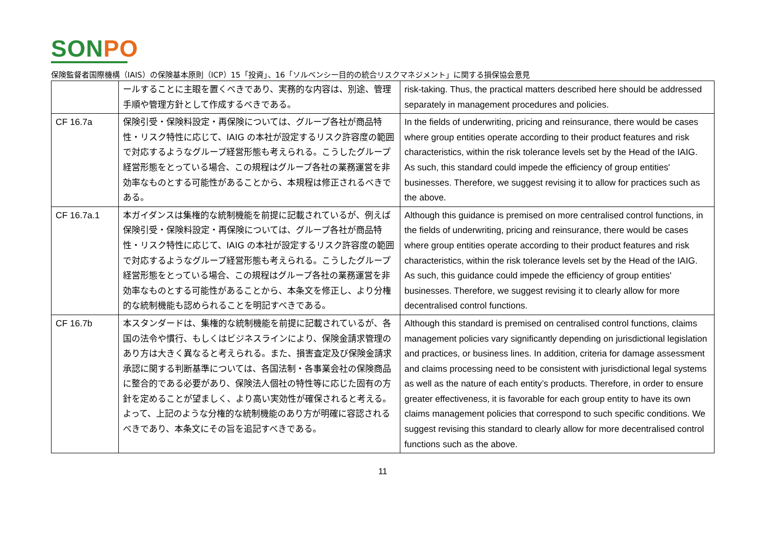SONPO
保険監督者国際機構（IAIS）の保険基本原則（ICP）15「投資」、16「ソルベンシー目的の統合リスクマネジメント」に関する損保協会意見
| | ールすることに主眼を置くべきであり、実務的な内容は、別途、管理手順や管理方針として作成するべきである。 | risk-taking. Thus, the practical matters described here should be addressed separately in management procedures and policies. |
| CF 16.7a | 保険引受・保険料設定・再保険については、グループ各社が商品特性・リスク特性に応じて、IAIG の本社が設定するリスク許容度の範囲で対応するようなグループ経営形態も考えられる。こうしたグループ経営形態をとっている場合、この規程はグループ各社の業務運営を非効率なものとする可能性があることから、本規程は修正されるべきである。 | In the fields of underwriting, pricing and reinsurance, there would be cases where group entities operate according to their product features and risk characteristics, within the risk tolerance levels set by the Head of the IAIG. As such, this standard could impede the efficiency of group entities' businesses. Therefore, we suggest revising it to allow for practices such as the above. |
| CF 16.7a.1 | 本ガイダンスは集権的な統制機能を前提に記載されているが、例えば保険引受・保険料設定・再保険については、グループ各社が商品特性・リスク特性に応じて、IAIG の本社が設定するリスク許容度の範囲で対応するようなグループ経営形態も考えられる。こうしたグループ経営形態をとっている場合、この規程はグループ各社の業務運営を非効率なものとする可能性があることから、本条文を修正し、より分権的な統制機能も認められることを明記すべきである。 | Although this guidance is premised on more centralised control functions, in the fields of underwriting, pricing and reinsurance, there would be cases where group entities operate according to their product features and risk characteristics, within the risk tolerance levels set by the Head of the IAIG. As such, this guidance could impede the efficiency of group entities' businesses. Therefore, we suggest revising it to clearly allow for more decentralised control functions. |
| CF 16.7b | 本スタンダードは、集権的な統制機能を前提に記載されているが、各国の法令や慣行、もしくはビジネスラインにより、保険金請求管理のあり方は大きく異なると考えられる。また、損害査定及び保険金請求承認に関する判断基準については、各国法制・各事業会社の保険商品に整合的である必要があり、保険法人個社の特性等に応じた固有の方針を定めることが望ましく、より高い実効性が確保されると考える。 よって、上記のような分権的な統制機能のあり方が明確に容認されるべきであり、本条文にその旨を追記すべきである。 | Although this standard is premised on centralised control functions, claims management policies vary significantly depending on jurisdictional legislation and practices, or business lines. In addition, criteria for damage assessment and claims processing need to be consistent with jurisdictional legal systems as well as the nature of each entity’s products. Therefore, in order to ensure greater effectiveness, it is favorable for each group entity to have its own claims management policies that correspond to such specific conditions. We suggest revising this standard to clearly allow for more decentralised control functions such as the above. |
11